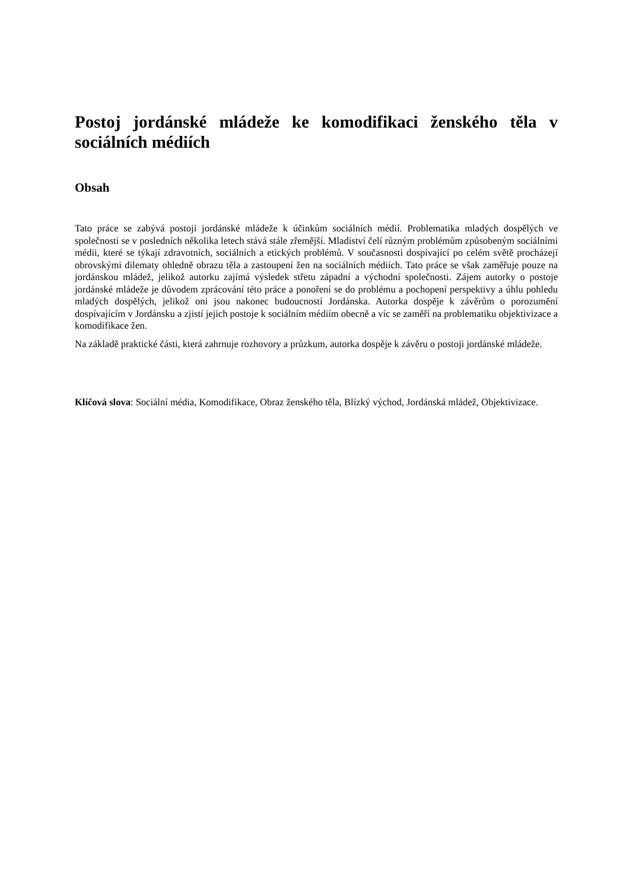Postoj jordánské mládeže ke komodifikaci ženského těla v sociálních médiích
Obsah
Tato práce se zabývá postoji jordánské mládeže k účinkům sociálních médií. Problematika mladých dospělých ve společnosti se v posledních několika letech stává stále zřemější. Mladiství čelí různým problémům způsobeným sociálními médii, které se týkají zdravotních, sociálních a etických problémů. V současnosti dospívající po celém světě procházejí obrovskými dilematy ohledně obrazu těla a zastoupení žen na sociálních médiích. Tato práce se však zaměřuje pouze na jordánskou mládež, jelikož autorku zajímá výsledek střetu západní a východní společnosti. Zájem autorky o postoje jordánské mládeže je důvodem zprácování této práce a ponoření se do problému a pochopení perspektivy a úhlu pohledu mladých dospělých, jelikož oni jsou nakonec budoucností Jordánska. Autorka dospěje k závěrům o porozumění dospívajícím v Jordánsku a zjistí jejich postoje k sociálním médiím obecně a víc se zaměří na problematiku objektivizace a komodifikace žen.
Na základě praktické části, která zahrnuje rozhovory a průzkum, autorka dospěje k závěru o postoji jordánské mládeže.
Klíčová slova: Sociální média, Komodifikace, Obraz ženského těla, Blízký východ, Jordánská mládež, Objektivizace.